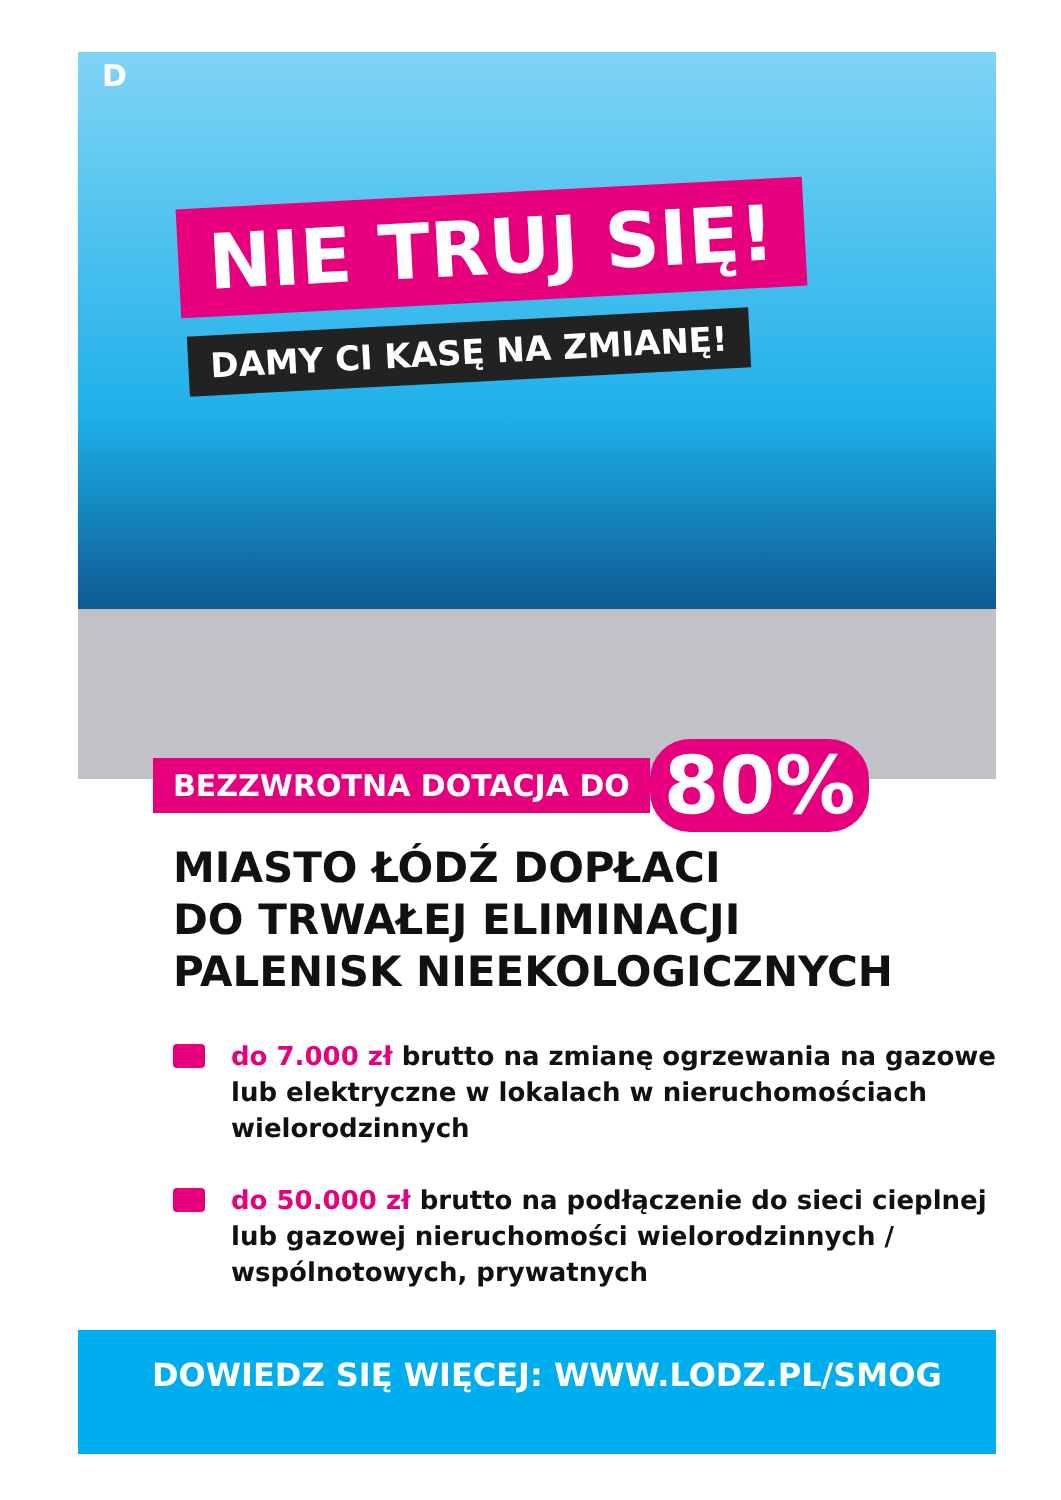D
NIE TRUJ SIĘ!
DAMY CI KASĘ NA ZMIANĘ!
BEZZWROTNA DOTACJA DO 80%
MIASTO ŁÓDŹ DOPŁACI
DO TRWAŁEJ ELIMINACJI
PALENISK NIEEKOLOGICZNYCH
do 7.000 zł brutto na zmianę ogrzewania na gazowe lub elektryczne w lokalach w nieruchomościach wielorodzinnych
do 50.000 zł brutto na podłączenie do sieci cieplnej lub gazowej nieruchomości wielorodzinnych / wspólnotowych, prywatnych
DOWIEDZ SIĘ WIĘCEJ: WWW.LODZ.PL/SMOG